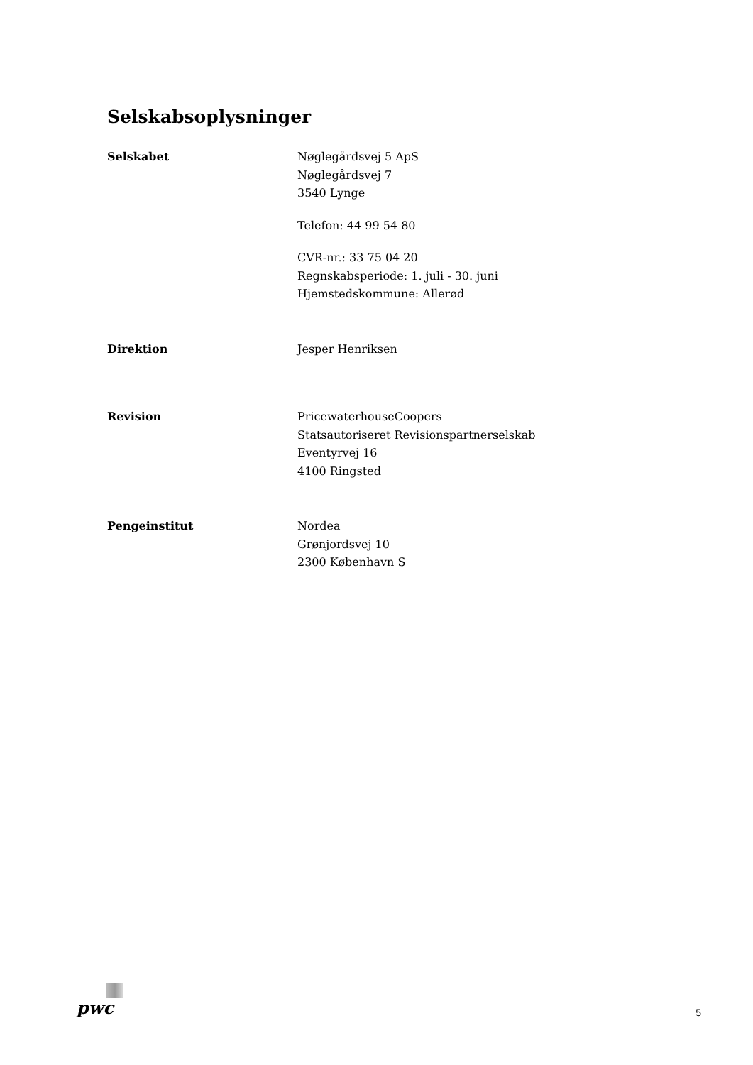Selskabsoplysninger
Selskabet Nøglegårdsvej 5 ApS
Nøglegårdsvej 7
3540 Lynge
Telefon: 44 99 54 80
CVR-nr.: 33 75 04 20
Regnskabsperiode: 1. juli - 30. juni
Hjemstedskommune: Allerød
Direktion Jesper Henriksen
Revision PricewaterhouseCoopers
Statsautoriseret Revisionspartnerselskab
Eventyrvej 16
4100 Ringsted
Pengeinstitut Nordea
Grønjordsvej 10
2300 København S
pwc
5